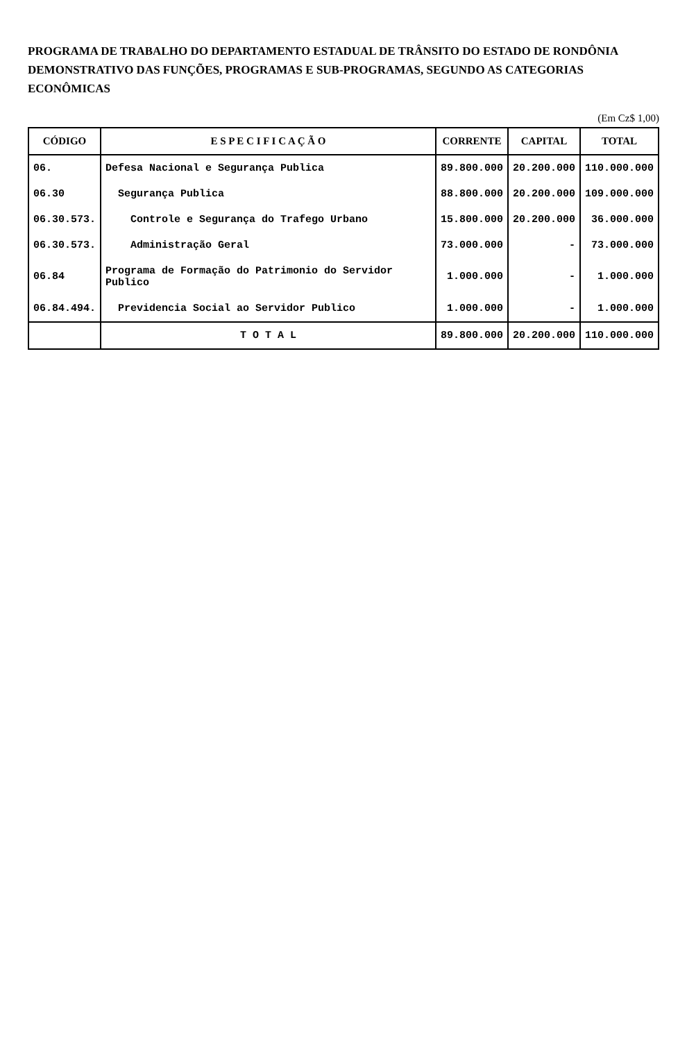PROGRAMA DE TRABALHO DO DEPARTAMENTO ESTADUAL DE TRÂNSITO DO ESTADO DE RONDÔNIA DEMONSTRATIVO DAS FUNÇÕES, PROGRAMAS E SUB-PROGRAMAS, SEGUNDO AS CATEGORIAS ECONÔMICAS
(Em Cz$ 1,00)
| CÓDIGO | E S P E C I F I C A Ç Ã O | CORRENTE | CAPITAL | TOTAL |
| --- | --- | --- | --- | --- |
| 06. | Defesa Nacional e Segurança Publica | 89.800.000 | 20.200.000 | 110.000.000 |
| 06.30 | Segurança Publica | 88.800.000 | 20.200.000 | 109.000.000 |
| 06.30.573. | Controle e Segurança do Trafego Urbano | 15.800.000 | 20.200.000 | 36.000.000 |
| 06.30.573. | Administração Geral | 73.000.000 | - | 73.000.000 |
| 06.84 | Programa de Formação do Patrimonio do Servidor Publico | 1.000.000 | - | 1.000.000 |
| 06.84.494. | Previdencia Social ao Servidor Publico | 1.000.000 | - | 1.000.000 |
| | T O T A L | 89.800.000 | 20.200.000 | 110.000.000 |